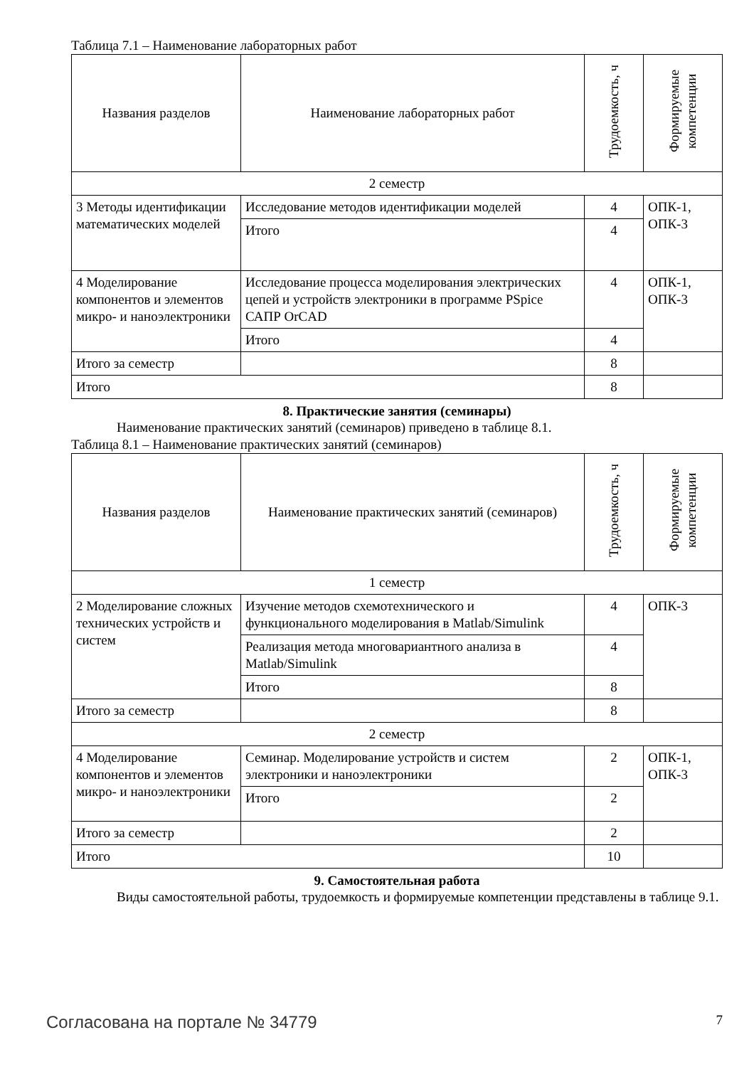Таблица 7.1 – Наименование лабораторных работ
| Названия разделов | Наименование лабораторных работ | Трудоемкость, ч | Формируемые компетенции |
| --- | --- | --- | --- |
| 2 семестр | | | |
| 3 Методы идентификации математических моделей | Исследование методов идентификации моделей | 4 | ОПК-1, ОПК-3 |
| | Итого | 4 | |
| 4 Моделирование компонентов и элементов микро- и наноэлектроники | Исследование процесса моделирования электрических цепей и устройств электроники в программе PSpice САПР OrCAD | 4 | ОПК-1, ОПК-3 |
| | Итого | 4 | |
| Итого за семестр | | 8 | |
| Итого | | 8 | |
8. Практические занятия (семинары)
Наименование практических занятий (семинаров) приведено в таблице 8.1.
Таблица 8.1 – Наименование практических занятий (семинаров)
| Названия разделов | Наименование практических занятий (семинаров) | Трудоемкость, ч | Формируемые компетенции |
| --- | --- | --- | --- |
| 1 семестр | | | |
| 2 Моделирование сложных технических устройств и систем | Изучение методов схемотехнического и функционального моделирования в Matlab/Simulink | 4 | ОПК-3 |
| | Реализация метода многовариантного анализа в Matlab/Simulink | 4 | |
| | Итого | 8 | |
| Итого за семестр | | 8 | |
| 2 семестр | | | |
| 4 Моделирование компонентов и элементов микро- и наноэлектроники | Семинар. Моделирование устройств и систем электроники и наноэлектроники | 2 | ОПК-1, ОПК-3 |
| | Итого | 2 | |
| Итого за семестр | | 2 | |
| Итого | | 10 | |
9. Самостоятельная работа
Виды самостоятельной работы, трудоемкость и формируемые компетенции представлены в таблице 9.1.
Согласована на портале № 34779 7